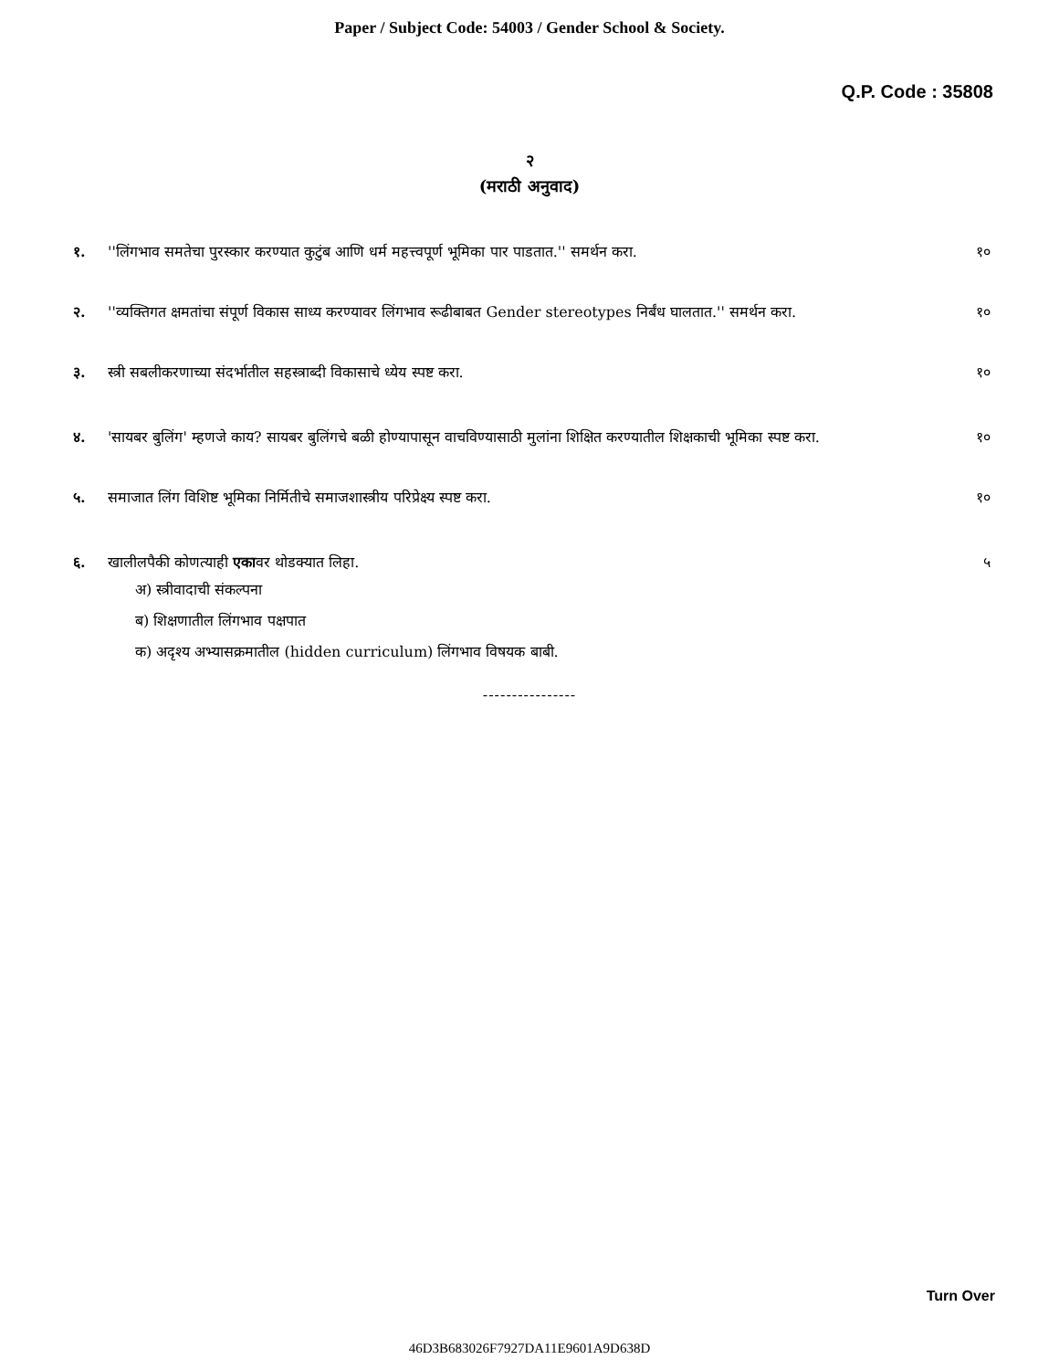Paper / Subject Code: 54003 / Gender School & Society.
Q.P. Code : 35808
२
(मराठी अनुवाद)
१. ''लिंगभाव समतेचा पुरस्कार करण्यात कुटुंब आणि धर्म महत्त्वपूर्ण भूमिका पार पाडतात.'' समर्थन करा. १०
२. ''व्यक्तिगत क्षमतांचा संपूर्ण विकास साध्य करण्यावर लिंगभाव रूढीबाबत Gender stereotypes निर्बंध घालतात.'' समर्थन करा. १०
३. स्त्री सबलीकरणाच्या संदर्भातील सहस्त्राब्दी विकासाचे ध्येय स्पष्ट करा. १०
४. 'सायबर बुलिंग' म्हणजे काय? सायबर बुलिंगचे बळी होण्यापासून वाचविण्यासाठी मुलांना शिक्षित करण्यातील शिक्षकाची भूमिका स्पष्ट करा. १०
५. समाजात लिंग विशिष्ट भूमिका निर्मितीचे समाजशास्त्रीय परिप्रेक्ष्य स्पष्ट करा. १०
६. खालीलपैकी कोणत्याही एकावर थोडक्यात लिहा. ५
अ) स्त्रीवादाची संकल्पना
ब) शिक्षणातील लिंगभाव पक्षपात
क) अदृश्य अभ्यासक्रमातील (hidden curriculum) लिंगभाव विषयक बाबी.
----------------
Turn Over
46D3B683026F7927DA11E9601A9D638D